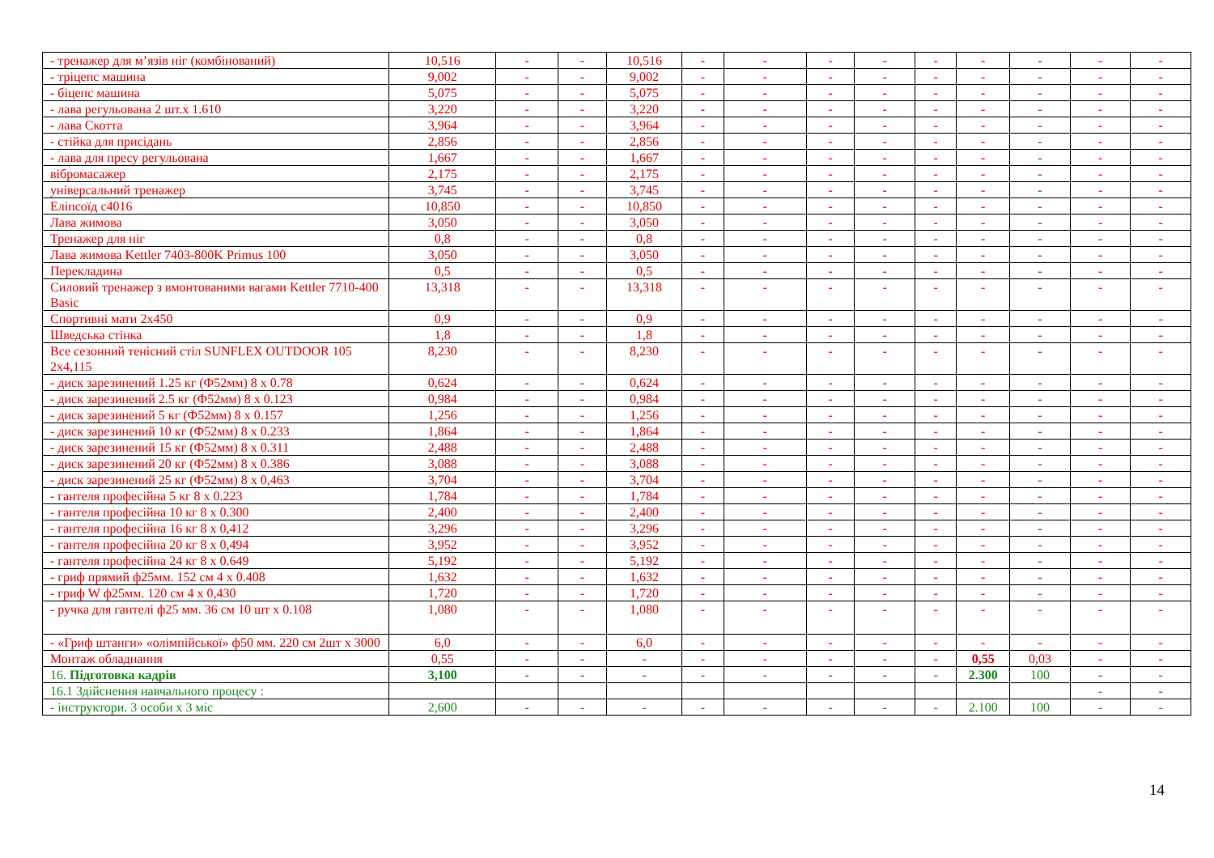| - тренажер для м’язів ніг (комбінований) | 10,516 | - | - | 10,516 | - | - | - | - | - | - | - | - | - |
| - тріцепс машина | 9,002 | - | - | 9,002 | - | - | - | - | - | - | - | - | - |
| - біцепс машина | 5,075 | - | - | 5,075 | - | - | - | - | - | - | - | - | - |
| - лава регульована 2 шт.х 1.610 | 3,220 | - | - | 3,220 | - | - | - | - | - | - | - | - | - |
| - лава Скотта | 3,964 | - | - | 3,964 | - | - | - | - | - | - | - | - | - |
| - стійка для присідань | 2,856 | - | - | 2,856 | - | - | - | - | - | - | - | - | - |
| - лава для пресу регульована | 1,667 | - | - | 1,667 | - | - | - | - | - | - | - | - | - |
| вібромасажер | 2,175 | - | - | 2,175 | - | - | - | - | - | - | - | - | - |
| універсальний тренажер | 3,745 | - | - | 3,745 | - | - | - | - | - | - | - | - | - |
| Еліпсоїд с4016 | 10,850 | - | - | 10,850 | - | - | - | - | - | - | - | - | - |
| Лава жимова | 3,050 | - | - | 3,050 | - | - | - | - | - | - | - | - | - |
| Тренажер для ніг | 0,8 | - | - | 0,8 | - | - | - | - | - | - | - | - | - |
| Лава жимова Kettler 7403-800K Primus 100 | 3,050 | - | - | 3,050 | - | - | - | - | - | - | - | - | - |
| Перекладина | 0,5 | - | - | 0,5 | - | - | - | - | - | - | - | - | - |
| Силовий тренажер з вмонтованими вагами Kettler 7710-400 Basic | 13,318 | - | - | 13,318 | - | - | - | - | - | - | - | - | - |
| Спортивні мати 2х450 | 0,9 | - | - | 0,9 | - | - | - | - | - | - | - | - | - |
| Шведська стінка | 1,8 | - | - | 1,8 | - | - | - | - | - | - | - | - | - |
| Все сезонний тенісний стіл SUNFLEX OUTDOOR 105 2х4,115 | 8,230 | - | - | 8,230 | - | - | - | - | - | - | - | - | - |
| - диск зарезинений 1.25 кг (Ф52мм) 8 х 0.78 | 0,624 | - | - | 0,624 | - | - | - | - | - | - | - | - | - |
| - диск зарезинений 2.5 кг (Ф52мм) 8 х 0.123 | 0,984 | - | - | 0,984 | - | - | - | - | - | - | - | - | - |
| - диск зарезинений 5 кг (Ф52мм) 8 х 0.157 | 1,256 | - | - | 1,256 | - | - | - | - | - | - | - | - | - |
| - диск зарезинений 10 кг (Ф52мм) 8 х 0.233 | 1,864 | - | - | 1,864 | - | - | - | - | - | - | - | - | - |
| - диск зарезинений 15 кг (Ф52мм) 8 х 0.311 | 2,488 | - | - | 2,488 | - | - | - | - | - | - | - | - | - |
| - диск зарезинений 20 кг (Ф52мм) 8 х 0.386 | 3,088 | - | - | 3,088 | - | - | - | - | - | - | - | - | - |
| - диск зарезинений 25 кг (Ф52мм) 8 х 0,463 | 3,704 | - | - | 3,704 | - | - | - | - | - | - | - | - | - |
| - гантеля професійна 5 кг 8 х 0.223 | 1,784 | - | - | 1,784 | - | - | - | - | - | - | - | - | - |
| - гантеля професійна 10 кг 8 х 0.300 | 2,400 | - | - | 2,400 | - | - | - | - | - | - | - | - | - |
| - гантеля професійна 16 кг 8 х 0,412 | 3,296 | - | - | 3,296 | - | - | - | - | - | - | - | - | - |
| - гантеля професійна 20 кг 8 х 0,494 | 3,952 | - | - | 3,952 | - | - | - | - | - | - | - | - | - |
| - гантеля професійна 24 кг 8 х 0.649 | 5,192 | - | - | 5,192 | - | - | - | - | - | - | - | - | - |
| - гриф прямий ф25мм. 152 см 4 х 0.408 | 1,632 | - | - | 1,632 | - | - | - | - | - | - | - | - | - |
| - гриф W ф25мм. 120 см 4 х 0,430 | 1,720 | - | - | 1,720 | - | - | - | - | - | - | - | - | - |
| - ручка для гантелі ф25 мм. 36 см 10 шт х 0.108 | 1,080 | - | - | 1,080 | - | - | - | - | - | - | - | - | - |
| - «Гриф штанги» «олімпійської» ф50 мм. 220 см 2шт х 3000 | 6,0 | - | - | 6,0 | - | - | - | - | - | - | - | - | - |
| Монтаж обладнання | 0,55 | - | - | - | - | - | - | - | - | 0,55 | 0,03 | - | - |
| 16. Підготовка кадрів | 3,100 | - | - | - | - | - | - | - | - | 2.300 | 100 | - | - |
| 16.1 Здійснення навчального процесу : | | | | | | | | | | | | - | - |
| - інструктори. 3 особи х 3 міс | 2,600 | - | - | - | - | - | - | - | - | 2.100 | 100 | - | - |
14